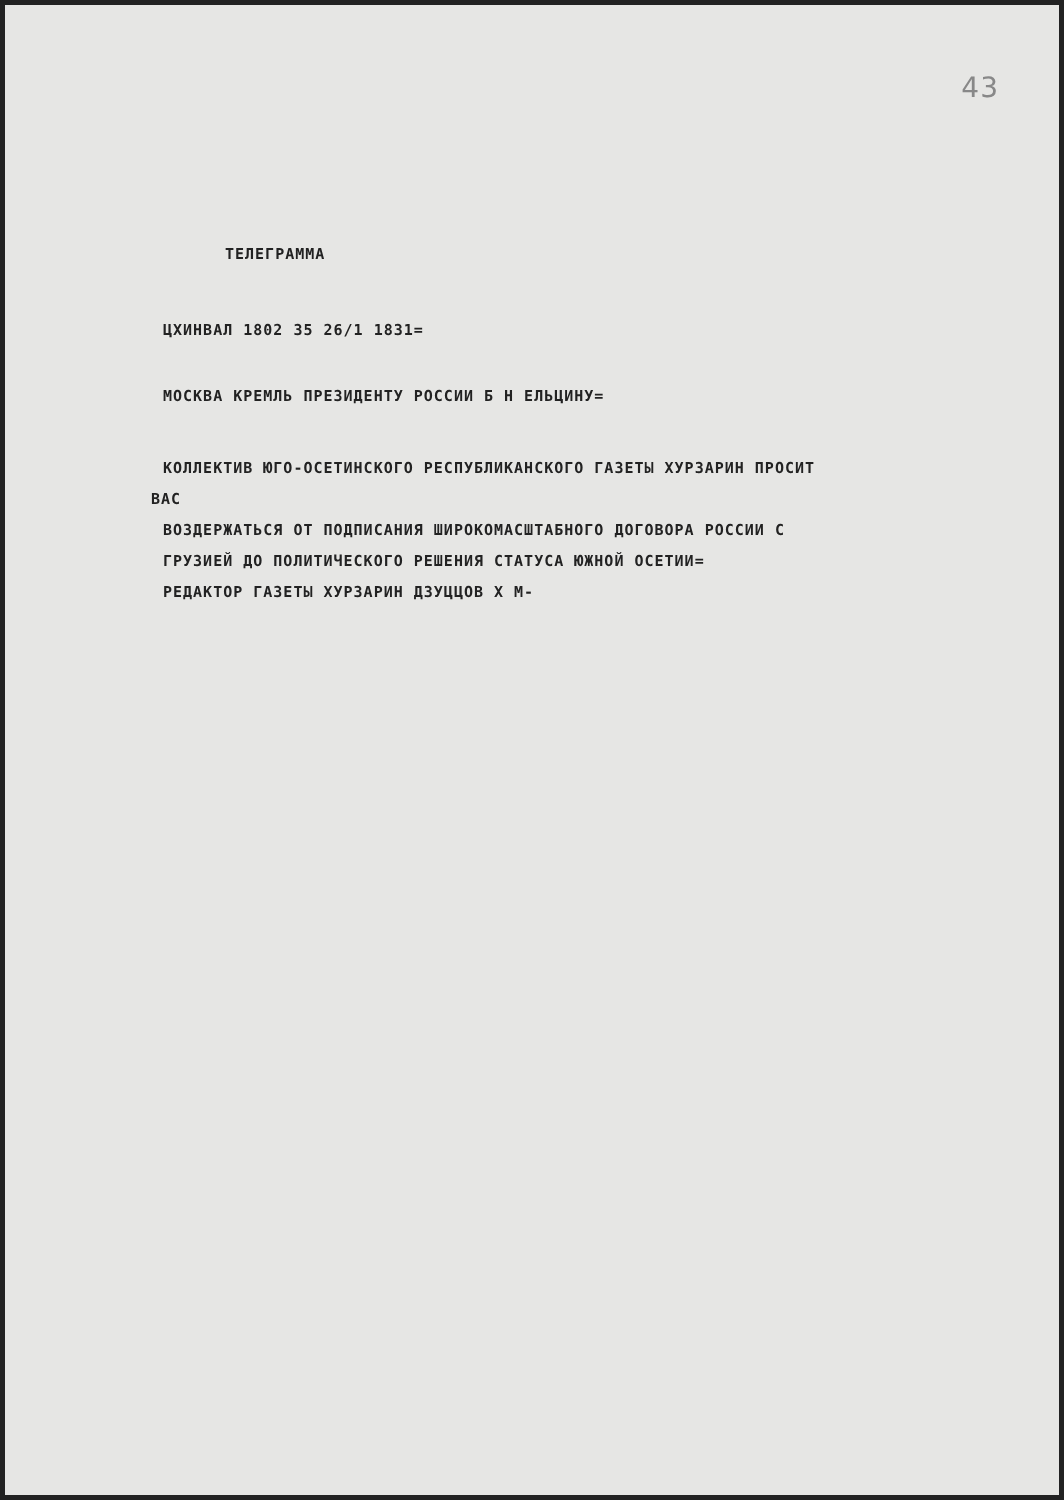43
ТЕЛЕГРАММА
ЦХИНВАЛ 1802 35 26/1 1831=
МОСКВА КРЕМЛЬ ПРЕЗИДЕНТУ РОССИИ Б Н ЕЛЬЦИНУ=
КОЛЛЕКТИВ ЮГО-ОСЕТИНСКОГО РЕСПУБЛИКАНСКОГО ГАЗЕТЫ ХУРЗАРИН ПРОСИТ
ВАС
ВОЗДЕРЖАТЬСЯ ОТ ПОДПИСАНИЯ ШИРОКОМАСШТАБНОГО ДОГОВОРА РОССИИ С
ГРУЗИЕЙ ДО ПОЛИТИЧЕСКОГО РЕШЕНИЯ СТАТУСА ЮЖНОЙ ОСЕТИИ=
РЕДАКТОР ГАЗЕТЫ ХУРЗАРИН ДЗУЦЦОВ Х М-